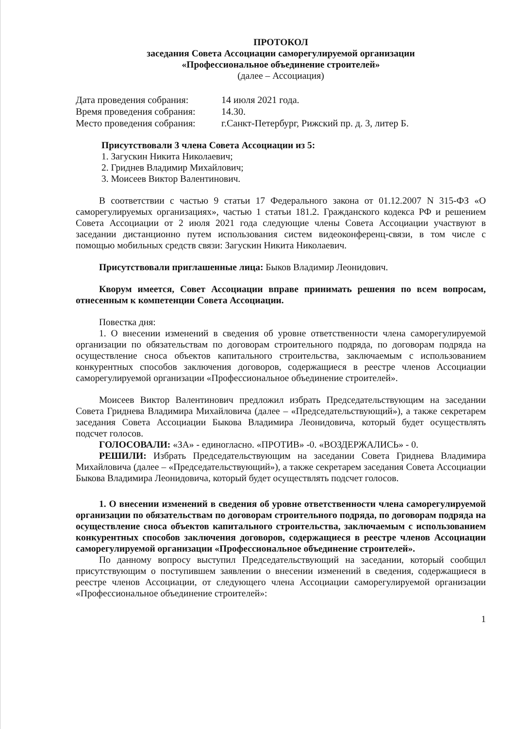ПРОТОКОЛ
заседания Совета Ассоциации саморегулируемой организации
«Профессиональное объединение строителей»
(далее – Ассоциация)
| Дата проведения собрания: | 14 июля 2021 года. |
| Время проведения собрания: | 14.30. |
| Место проведения собрания: | г.Санкт-Петербург, Рижский пр. д. 3, литер Б. |
Присутствовали 3 члена Совета Ассоциации из 5:
1. Загускин Никита Николаевич;
2. Гриднев Владимир Михайлович;
3. Моисеев Виктор Валентинович.
В соответствии с частью 9 статьи 17 Федерального закона от 01.12.2007 N 315-ФЗ «О саморегулируемых организациях», частью 1 статьи 181.2. Гражданского кодекса РФ и решением Совета Ассоциации от 2 июля 2021 года следующие члены Совета Ассоциации участвуют в заседании дистанционно путем использования систем видеоконференц-связи, в том числе с помощью мобильных средств связи: Загускин Никита Николаевич.
Присутствовали приглашенные лица: Быков Владимир Леонидович.
Кворум имеется, Совет Ассоциации вправе принимать решения по всем вопросам, отнесенным к компетенции Совета Ассоциации.
Повестка дня:
1. О внесении изменений в сведения об уровне ответственности члена саморегулируемой организации по обязательствам по договорам строительного подряда, по договорам подряда на осуществление сноса объектов капитального строительства, заключаемым с использованием конкурентных способов заключения договоров, содержащиеся в реестре членов Ассоциации саморегулируемой организации «Профессиональное объединение строителей».
Моисеев Виктор Валентинович предложил избрать Председательствующим на заседании Совета Гриднева Владимира Михайловича (далее – «Председательствующий»), а также секретарем заседания Совета Ассоциации Быкова Владимира Леонидовича, который будет осуществлять подсчет голосов.
ГОЛОСОВАЛИ: «ЗА» - единогласно. «ПРОТИВ» -0. «ВОЗДЕРЖАЛИСЬ» - 0.
РЕШИЛИ: Избрать Председательствующим на заседании Совета Гриднева Владимира Михайловича (далее – «Председательствующий»), а также секретарем заседания Совета Ассоциации Быкова Владимира Леонидовича, который будет осуществлять подсчет голосов.
1. О внесении изменений в сведения об уровне ответственности члена саморегулируемой организации по обязательствам по договорам строительного подряда, по договорам подряда на осуществление сноса объектов капитального строительства, заключаемым с использованием конкурентных способов заключения договоров, содержащиеся в реестре членов Ассоциации саморегулируемой организации «Профессиональное объединение строителей».
По данному вопросу выступил Председательствующий на заседании, который сообщил присутствующим о поступившем заявлении о внесении изменений в сведения, содержащиеся в реестре членов Ассоциации, от следующего члена Ассоциации саморегулируемой организации «Профессиональное объединение строителей»:
1